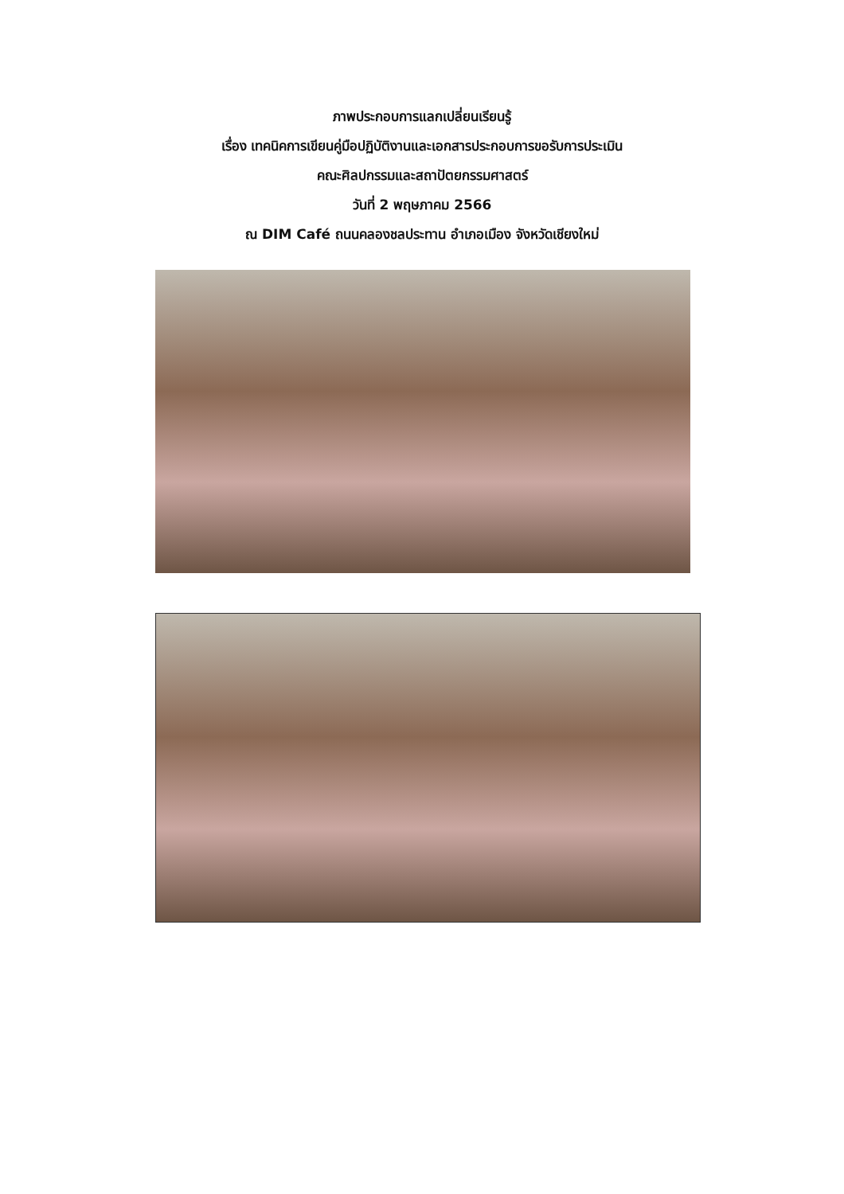ภาพประกอบการแลกเปลี่ยนเรียนรู้
เรื่อง เทคนิคการเขียนคู่มือปฏิบัติงานและเอกสารประกอบการขอรับการประเมิน
คณะศิลปกรรมและสถาปัตยกรรมศาสตร์
วันที่ 2 พฤษภาคม 2566
ณ DIM Café ถนนคลองชลประทาน อำเภอเมือง จังหวัดเชียงใหม่